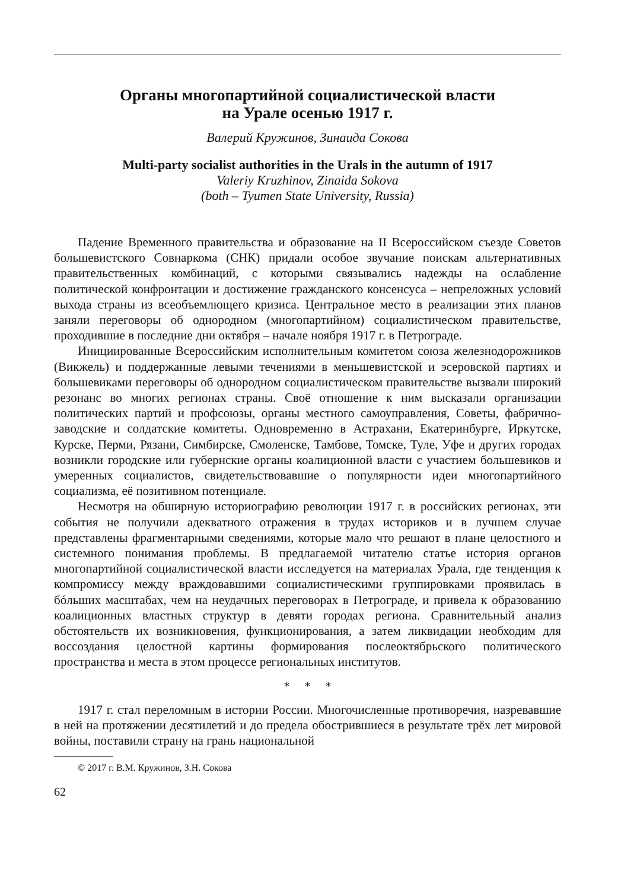Органы многопартийной социалистической власти
на Урале осенью 1917 г.
Валерий Кружинов, Зинаида Сокова
Multi-party socialist authorities in the Urals in the autumn of 1917
Valeriy Kruzhinov, Zinaida Sokova
(both – Tyumen State University, Russia)
Падение Временного правительства и образование на II Всероссийском съезде Советов большевистского Совнаркома (СНК) придали особое звучание поискам альтернативных правительственных комбинаций, с которыми связывались надежды на ослабление политической конфронтации и достижение гражданского консенсуса – непреложных условий выхода страны из всеобъемлющего кризиса. Центральное место в реализации этих планов заняли переговоры об однородном (многопартийном) социалистическом правительстве, проходившие в последние дни октября – начале ноября 1917 г. в Петрограде.
Инициированные Всероссийским исполнительным комитетом союза железнодорожников (Викжель) и поддержанные левыми течениями в меньшевистской и эсеровской партиях и большевиками переговоры об однородном социалистическом правительстве вызвали широкий резонанс во многих регионах страны. Своё отношение к ним высказали организации политических партий и профсоюзы, органы местного самоуправления, Советы, фабрично-заводские и солдатские комитеты. Одновременно в Астрахани, Екатеринбурге, Иркутске, Курске, Перми, Рязани, Симбирске, Смоленске, Тамбове, Томске, Туле, Уфе и других городах возникли городские или губернские органы коалиционной власти с участием большевиков и умеренных социалистов, свидетельствовавшие о популярности идеи многопартийного социализма, её позитивном потенциале.
Несмотря на обширную историографию революции 1917 г. в российских регионах, эти события не получили адекватного отражения в трудах историков и в лучшем случае представлены фрагментарными сведениями, которые мало что решают в плане целостного и системного понимания проблемы. В предлагаемой читателю статье история органов многопартийной социалистической власти исследуется на материалах Урала, где тенденция к компромиссу между враждовавшими социалистическими группировками проявилась в бóльших масштабах, чем на неудачных переговорах в Петрограде, и привела к образованию коалиционных властных структур в девяти городах региона. Сравнительный анализ обстоятельств их возникновения, функционирования, а затем ликвидации необходим для воссоздания целостной картины формирования послеоктябрьского политического пространства и места в этом процессе региональных институтов.
* * *
1917 г. стал переломным в истории России. Многочисленные противоречия, назревавшие в ней на протяжении десятилетий и до предела обострившиеся в результате трёх лет мировой войны, поставили страну на грань национальной
© 2017 г. В.М. Кружинов, З.Н. Сокова
62